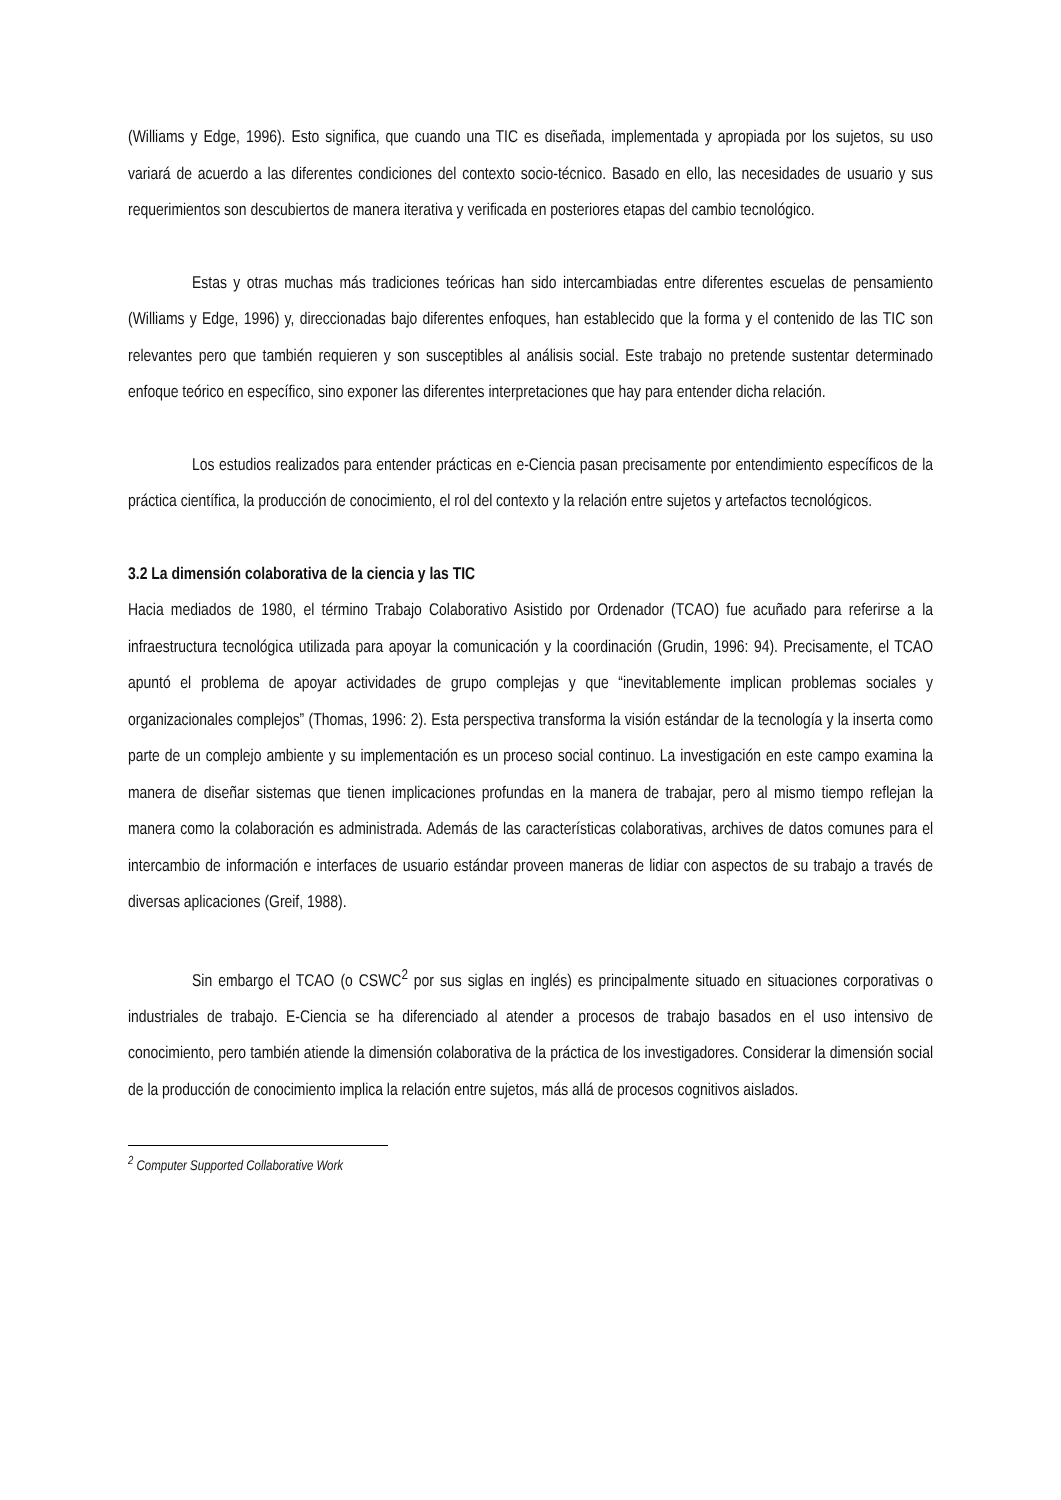(Williams y Edge, 1996). Esto significa, que cuando una TIC es diseñada, implementada y apropiada por los sujetos, su uso variará de acuerdo a las diferentes condiciones del contexto socio-técnico. Basado en ello, las necesidades de usuario y sus requerimientos son descubiertos de manera iterativa y verificada en posteriores etapas del cambio tecnológico.
Estas y otras muchas más tradiciones teóricas han sido intercambiadas entre diferentes escuelas de pensamiento (Williams y Edge, 1996) y, direccionadas bajo diferentes enfoques, han establecido que la forma y el contenido de las TIC son relevantes pero que también requieren y son susceptibles al análisis social. Este trabajo no pretende sustentar determinado enfoque teórico en específico, sino exponer las diferentes interpretaciones que hay para entender dicha relación.
Los estudios realizados para entender prácticas en e-Ciencia pasan precisamente por entendimiento específicos de la práctica científica, la producción de conocimiento, el rol del contexto y la relación entre sujetos y artefactos tecnológicos.
3.2 La dimensión colaborativa de la ciencia y las TIC
Hacia mediados de 1980, el término Trabajo Colaborativo Asistido por Ordenador (TCAO) fue acuñado para referirse a la infraestructura tecnológica utilizada para apoyar la comunicación y la coordinación (Grudin, 1996: 94). Precisamente, el TCAO apuntó el problema de apoyar actividades de grupo complejas y que “inevitablemente implican problemas sociales y organizacionales complejos” (Thomas, 1996: 2). Esta perspectiva transforma la visión estándar de la tecnología y la inserta como parte de un complejo ambiente y su implementación es un proceso social continuo. La investigación en este campo examina la manera de diseñar sistemas que tienen implicaciones profundas en la manera de trabajar, pero al mismo tiempo reflejan la manera como la colaboración es administrada. Además de las características colaborativas, archives de datos comunes para el intercambio de información e interfaces de usuario estándar proveen maneras de lidiar con aspectos de su trabajo a través de diversas aplicaciones (Greif, 1988).
Sin embargo el TCAO (o CSWC<sup>2</sup> por sus siglas en inglés) es principalmente situado en situaciones corporativas o industriales de trabajo. E-Ciencia se ha diferenciado al atender a procesos de trabajo basados en el uso intensivo de conocimiento, pero también atiende la dimensión colaborativa de la práctica de los investigadores. Considerar la dimensión social de la producción de conocimiento implica la relación entre sujetos, más allá de procesos cognitivos aislados.
<sup>2</sup> Computer Supported Collaborative Work